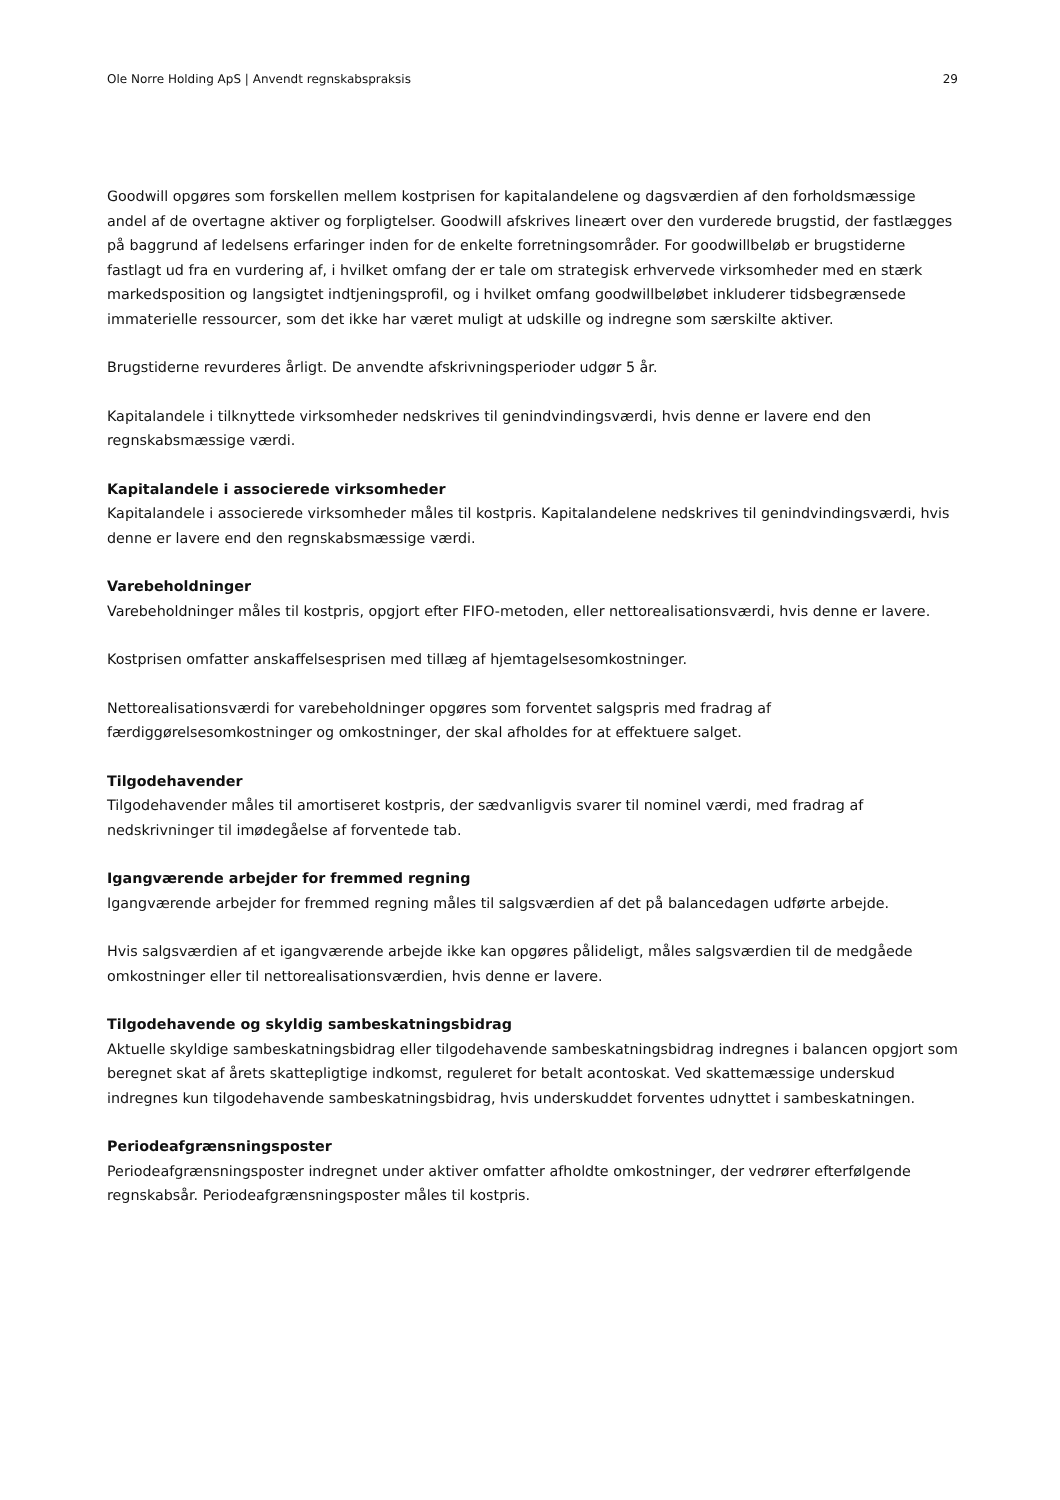Ole Norre Holding ApS | Anvendt regnskabspraksis 29
Goodwill opgøres som forskellen mellem kostprisen for kapitalandelene og dagsværdien af den forholdsmæssige andel af de overtagne aktiver og forpligtelser. Goodwill afskrives lineært over den vurderede brugstid, der fastlægges på baggrund af ledelsens erfaringer inden for de enkelte forretningsområder. For goodwillbeløb er brugstiderne fastlagt ud fra en vurdering af, i hvilket omfang der er tale om strategisk erhvervede virksomheder med en stærk markedsposition og langsigtet indtjeningsprofil, og i hvilket omfang goodwillbeløbet inkluderer tidsbegrænsede immaterielle ressourcer, som det ikke har været muligt at udskille og indregne som særskilte aktiver.
Brugstiderne revurderes årligt. De anvendte afskrivningsperioder udgør 5 år.
Kapitalandele i tilknyttede virksomheder nedskrives til genindvindingsværdi, hvis denne er lavere end den regnskabsmæssige værdi.
Kapitalandele i associerede virksomheder
Kapitalandele i associerede virksomheder måles til kostpris. Kapitalandelene nedskrives til genindvindingsværdi, hvis denne er lavere end den regnskabsmæssige værdi.
Varebeholdninger
Varebeholdninger måles til kostpris, opgjort efter FIFO-metoden, eller nettorealisationsværdi, hvis denne er lavere.
Kostprisen omfatter anskaffelsesprisen med tillæg af hjemtagelsesomkostninger.
Nettorealisationsværdi for varebeholdninger opgøres som forventet salgspris med fradrag af færdiggørelsesomkostninger og omkostninger, der skal afholdes for at effektuere salget.
Tilgodehavender
Tilgodehavender måles til amortiseret kostpris, der sædvanligvis svarer til nominel værdi, med fradrag af nedskrivninger til imødegåelse af forventede tab.
Igangværende arbejder for fremmed regning
Igangværende arbejder for fremmed regning måles til salgsværdien af det på balancedagen udførte arbejde.
Hvis salgsværdien af et igangværende arbejde ikke kan opgøres pålideligt, måles salgsværdien til de medgåede omkostninger eller til nettorealisationsværdien, hvis denne er lavere.
Tilgodehavende og skyldig sambeskatningsbidrag
Aktuelle skyldige sambeskatningsbidrag eller tilgodehavende sambeskatningsbidrag indregnes i balancen opgjort som beregnet skat af årets skattepligtige indkomst, reguleret for betalt acontoskat. Ved skattemæssige underskud indregnes kun tilgodehavende sambeskatningsbidrag, hvis underskuddet forventes udnyttet i sambeskatningen.
Periodeafgrænsningsposter
Periodeafgrænsningsposter indregnet under aktiver omfatter afholdte omkostninger, der vedrører efterfølgende regnskabsår. Periodeafgrænsningsposter måles til kostpris.